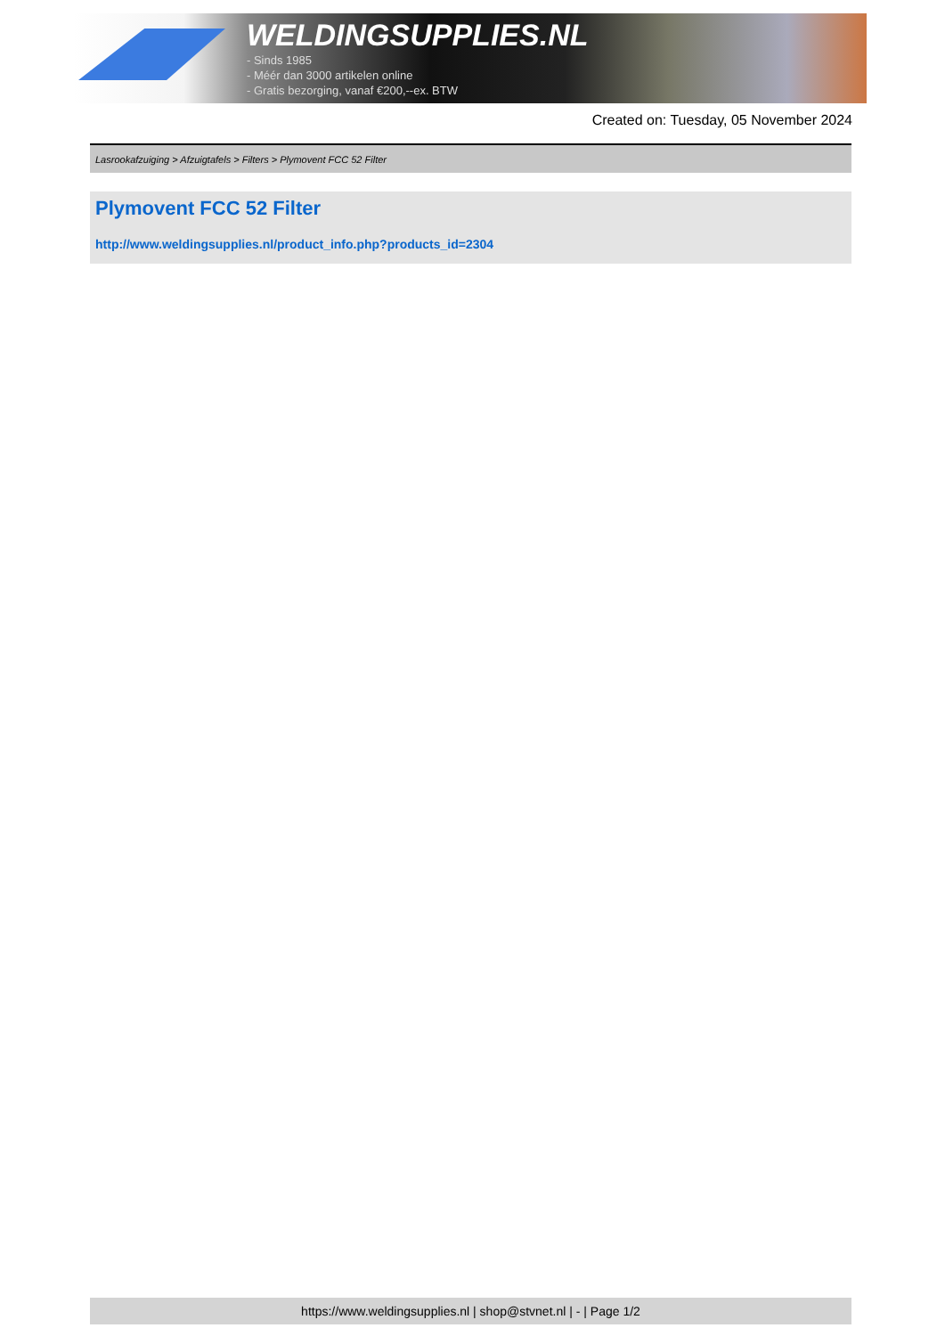WELDINGSUPPLIES.NL
- Sinds 1985
- Méér dan 3000 artikelen online
- Gratis bezorging, vanaf €200,--ex. BTW
Created on: Tuesday, 05 November 2024
Lasrookafzuiging > Afzuigtafels > Filters > Plymovent FCC 52 Filter
Plymovent FCC 52 Filter
http://www.weldingsupplies.nl/product_info.php?products_id=2304
https://www.weldingsupplies.nl | shop@stvnet.nl | - | Page 1/2